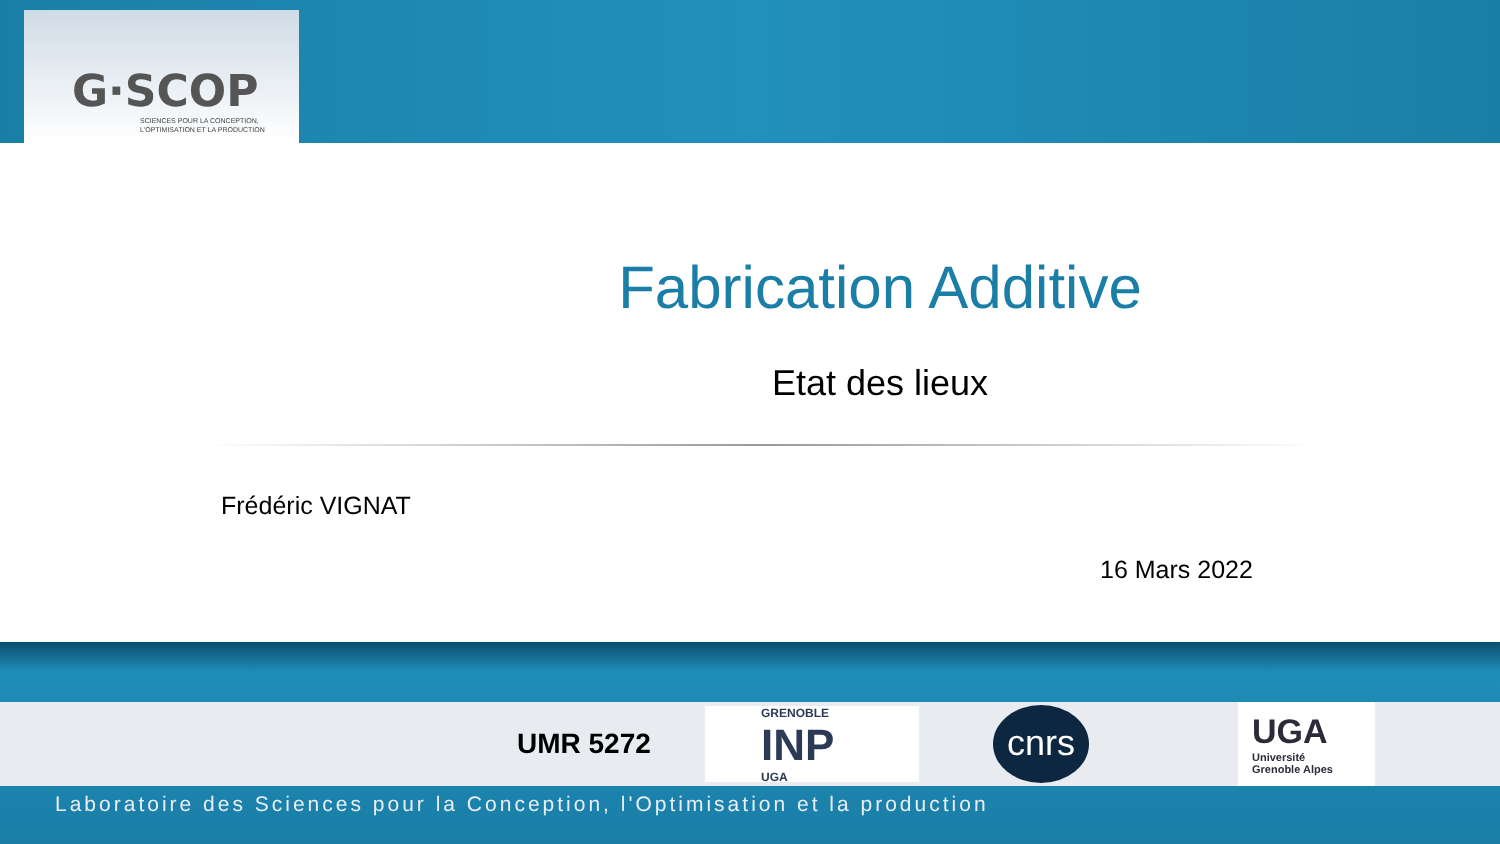G·SCOP
SCIENCES POUR LA CONCEPTION,
L'OPTIMISATION ET LA PRODUCTION
Fabrication Additive
Etat des lieux
Frédéric VIGNAT
16 Mars 2022
UMR 5272
GRENOBLE
INP
UGA
cnrs
UGA
Université
Grenoble Alpes
Laboratoire des Sciences pour la Conception, l'Optimisation et la production